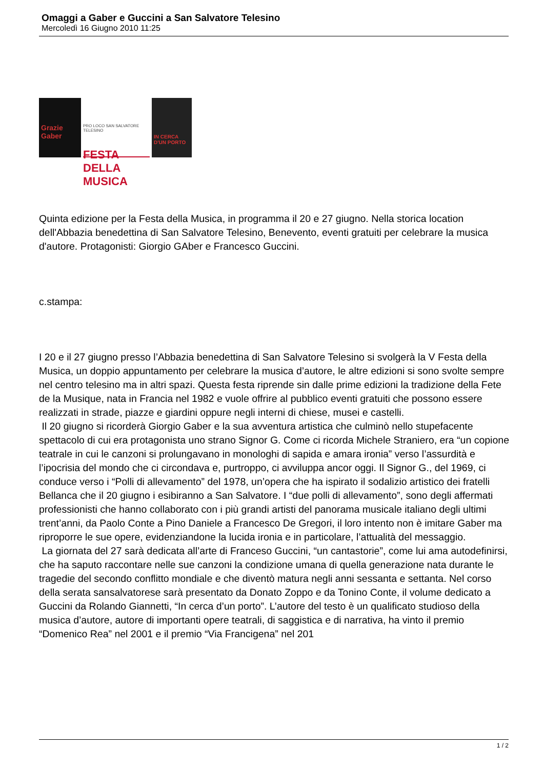Omaggi a Gaber e Guccini a San Salvatore Telesino
Mercoledì 16 Giugno 2010 11:25
Grazie Gaber
PRO LOCO SAN SALVATORE TELESINO
FESTA DELLA MUSICA
IN CERCA D'UN PORTO
Quinta edizione per la Festa della Musica, in programma il 20 e 27 giugno. Nella storica location dell'Abbazia benedettina di San Salvatore Telesino, Benevento, eventi gratuiti per celebrare la musica d'autore. Protagonisti: Giorgio GAber e Francesco Guccini.
c.stampa:
I 20 e il 27 giugno presso l’Abbazia benedettina di San Salvatore Telesino si svolgerà la V Festa della Musica, un doppio appuntamento per celebrare la musica d’autore, le altre edizioni si sono svolte sempre nel centro telesino ma in altri spazi. Questa festa riprende sin dalle prime edizioni la tradizione della Fete de la Musique, nata in Francia nel 1982 e vuole offrire al pubblico eventi gratuiti che possono essere realizzati in strade, piazze e giardini oppure negli interni di chiese, musei e castelli.
Il 20 giugno si ricorderà Giorgio Gaber e la sua avventura artistica che culminò nello stupefacente spettacolo di cui era protagonista uno strano Signor G. Come ci ricorda Michele Straniero, era “un copione teatrale in cui le canzoni si prolungavano in monologhi di sapida e amara ironia” verso l’assurdità e l’ipocrisia del mondo che ci circondava e, purtroppo, ci avviluppa ancor oggi. Il Signor G., del 1969, ci conduce verso i “Polli di allevamento” del 1978, un’opera che ha ispirato il sodalizio artistico dei fratelli Bellanca che il 20 giugno i esibiranno a San Salvatore. I “due polli di allevamento”, sono degli affermati professionisti che hanno collaborato con i più grandi artisti del panorama musicale italiano degli ultimi trent’anni, da Paolo Conte a Pino Daniele a Francesco De Gregori, il loro intento non è imitare Gaber ma riproporre le sue opere, evidenziandone la lucida ironia e in particolare, l’attualità del messaggio.
La giornata del 27 sarà dedicata all’arte di Franceso Guccini, “un cantastorie”, come lui ama autodefinirsi, che ha saputo raccontare nelle sue canzoni la condizione umana di quella generazione nata durante le tragedie del secondo conflitto mondiale e che diventò matura negli anni sessanta e settanta. Nel corso della serata sansalvatorese sarà presentato da Donato Zoppo e da Tonino Conte, il volume dedicato a Guccini da Rolando Giannetti, “In cerca d’un porto”. L’autore del testo è un qualificato studioso della musica d’autore, autore di importanti opere teatrali, di saggistica e di narrativa, ha vinto il premio “Domenico Rea” nel 2001 e il premio “Via Francigena” nel 201
1 / 2